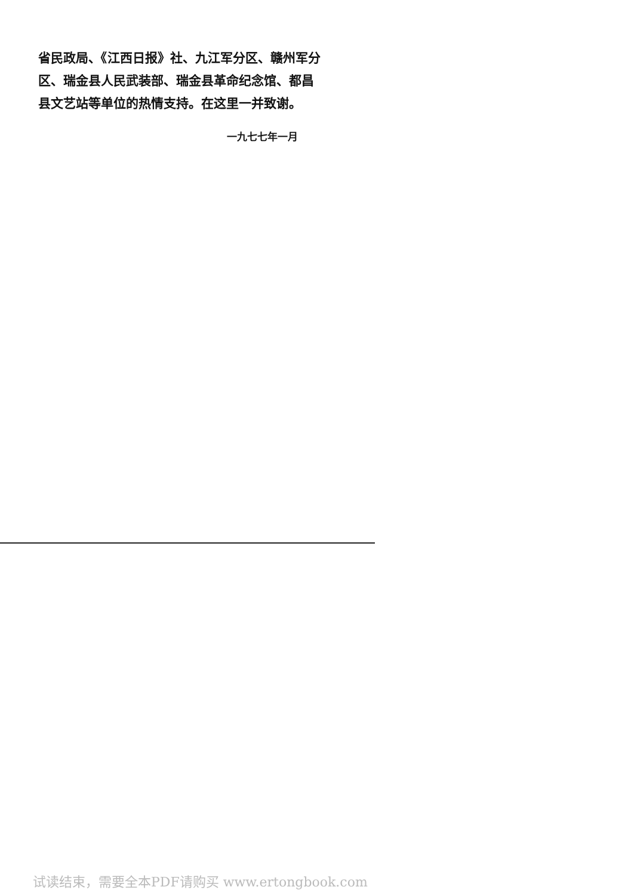省民政局、《江西日报》社、九江军分区、赣州军分区、瑞金县人民武装部、瑞金县革命纪念馆、都昌县文艺站等单位的热情支持。在这里一并致谢。
一九七七年一月
试读结束，需要全本PDF请购买 www.ertongbook.com